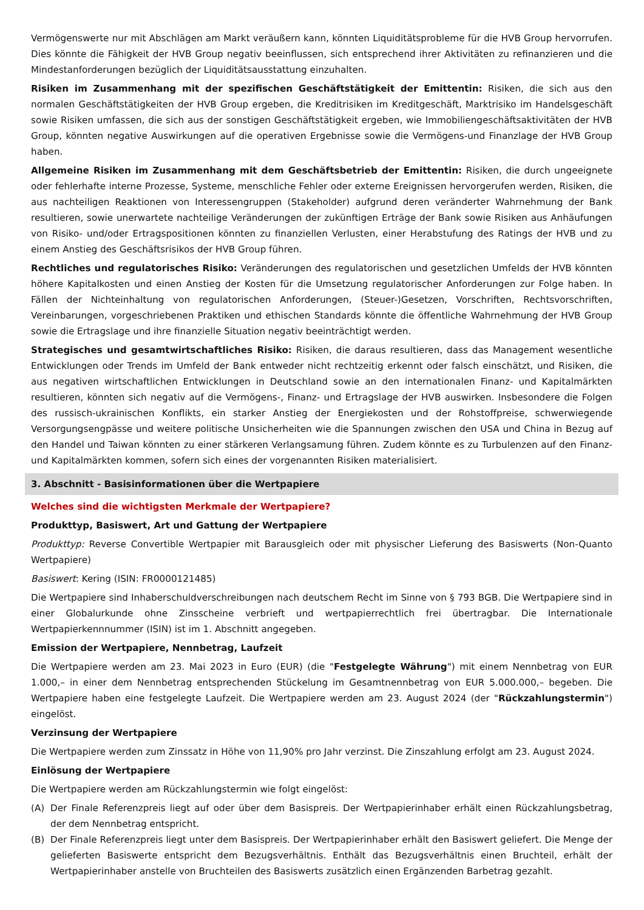Vermögenswerte nur mit Abschlägen am Markt veräußern kann, könnten Liquiditätsprobleme für die HVB Group hervorrufen. Dies könnte die Fähigkeit der HVB Group negativ beeinflussen, sich entsprechend ihrer Aktivitäten zu refinanzieren und die Mindestanforderungen bezüglich der Liquiditätsausstattung einzuhalten.
Risiken im Zusammenhang mit der spezifischen Geschäftstätigkeit der Emittentin: Risiken, die sich aus den normalen Geschäftstätigkeiten der HVB Group ergeben, die Kreditrisiken im Kreditgeschäft, Marktrisiko im Handelsgeschäft sowie Risiken umfassen, die sich aus der sonstigen Geschäftstätigkeit ergeben, wie Immobiliengeschäftsaktivitäten der HVB Group, könnten negative Auswirkungen auf die operativen Ergebnisse sowie die Vermögens-und Finanzlage der HVB Group haben.
Allgemeine Risiken im Zusammenhang mit dem Geschäftsbetrieb der Emittentin: Risiken, die durch ungeeignete oder fehlerhafte interne Prozesse, Systeme, menschliche Fehler oder externe Ereignissen hervorgerufen werden, Risiken, die aus nachteiligen Reaktionen von Interessengruppen (Stakeholder) aufgrund deren veränderter Wahrnehmung der Bank resultieren, sowie unerwartete nachteilige Veränderungen der zukünftigen Erträge der Bank sowie Risiken aus Anhäufungen von Risiko- und/oder Ertragspositionen könnten zu finanziellen Verlusten, einer Herabstufung des Ratings der HVB und zu einem Anstieg des Geschäftsrisikos der HVB Group führen.
Rechtliches und regulatorisches Risiko: Veränderungen des regulatorischen und gesetzlichen Umfelds der HVB könnten höhere Kapitalkosten und einen Anstieg der Kosten für die Umsetzung regulatorischer Anforderungen zur Folge haben. In Fällen der Nichteinhaltung von regulatorischen Anforderungen, (Steuer-)Gesetzen, Vorschriften, Rechtsvorschriften, Vereinbarungen, vorgeschriebenen Praktiken und ethischen Standards könnte die öffentliche Wahrnehmung der HVB Group sowie die Ertragslage und ihre finanzielle Situation negativ beeinträchtigt werden.
Strategisches und gesamtwirtschaftliches Risiko: Risiken, die daraus resultieren, dass das Management wesentliche Entwicklungen oder Trends im Umfeld der Bank entweder nicht rechtzeitig erkennt oder falsch einschätzt, und Risiken, die aus negativen wirtschaftlichen Entwicklungen in Deutschland sowie an den internationalen Finanz- und Kapitalmärkten resultieren, könnten sich negativ auf die Vermögens-, Finanz- und Ertragslage der HVB auswirken. Insbesondere die Folgen des russisch-ukrainischen Konflikts, ein starker Anstieg der Energiekosten und der Rohstoffpreise, schwerwiegende Versorgungsengpässe und weitere politische Unsicherheiten wie die Spannungen zwischen den USA und China in Bezug auf den Handel und Taiwan könnten zu einer stärkeren Verlangsamung führen. Zudem könnte es zu Turbulenzen auf den Finanz- und Kapitalmärkten kommen, sofern sich eines der vorgenannten Risiken materialisiert.
3. Abschnitt - Basisinformationen über die Wertpapiere
Welches sind die wichtigsten Merkmale der Wertpapiere?
Produkttyp, Basiswert, Art und Gattung der Wertpapiere
Produkttyp: Reverse Convertible Wertpapier mit Barausgleich oder mit physischer Lieferung des Basiswerts (Non-Quanto Wertpapiere)
Basiswert: Kering (ISIN: FR0000121485)
Die Wertpapiere sind Inhaberschuldverschreibungen nach deutschem Recht im Sinne von § 793 BGB. Die Wertpapiere sind in einer Globalurkunde ohne Zinsscheine verbrieft und wertpapierrechtlich frei übertragbar. Die Internationale Wertpapierkennnummer (ISIN) ist im 1. Abschnitt angegeben.
Emission der Wertpapiere, Nennbetrag, Laufzeit
Die Wertpapiere werden am 23. Mai 2023 in Euro (EUR) (die "Festgelegte Währung") mit einem Nennbetrag von EUR 1.000,– in einer dem Nennbetrag entsprechenden Stückelung im Gesamtnennbetrag von EUR 5.000.000,– begeben. Die Wertpapiere haben eine festgelegte Laufzeit. Die Wertpapiere werden am 23. August 2024 (der "Rückzahlungstermin") eingelöst.
Verzinsung der Wertpapiere
Die Wertpapiere werden zum Zinssatz in Höhe von 11,90% pro Jahr verzinst. Die Zinszahlung erfolgt am 23. August 2024.
Einlösung der Wertpapiere
Die Wertpapiere werden am Rückzahlungstermin wie folgt eingelöst:
(A) Der Finale Referenzpreis liegt auf oder über dem Basispreis. Der Wertpapierinhaber erhält einen Rückzahlungsbetrag, der dem Nennbetrag entspricht.
(B) Der Finale Referenzpreis liegt unter dem Basispreis. Der Wertpapierinhaber erhält den Basiswert geliefert. Die Menge der gelieferten Basiswerte entspricht dem Bezugsverhältnis. Enthält das Bezugsverhältnis einen Bruchteil, erhält der Wertpapierinhaber anstelle von Bruchteilen des Basiswerts zusätzlich einen Ergänzenden Barbetrag gezahlt.